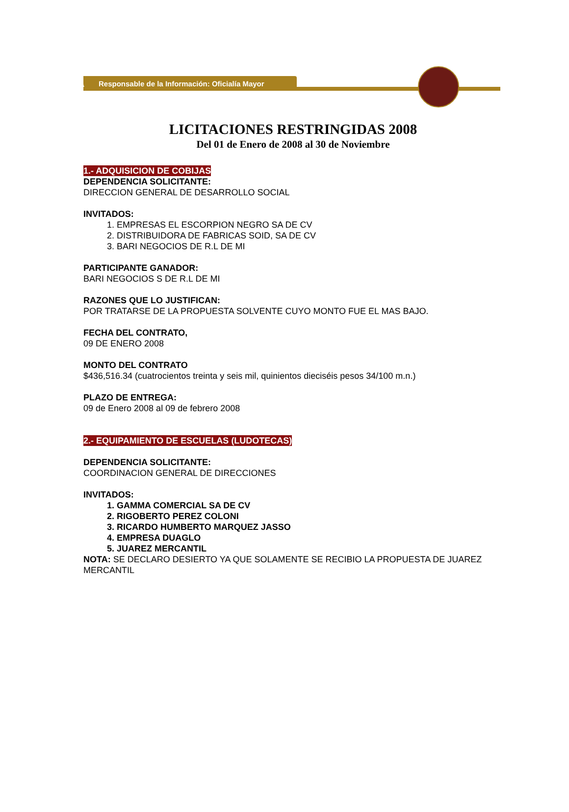Responsable de la Información: Oficialía Mayor
LICITACIONES RESTRINGIDAS 2008
Del 01 de Enero de 2008 al 30 de Noviembre
1.- ADQUISICION DE COBIJAS
DEPENDENCIA SOLICITANTE:
DIRECCION GENERAL DE DESARROLLO SOCIAL
INVITADOS:
1. EMPRESAS EL ESCORPION NEGRO SA DE CV
2. DISTRIBUIDORA DE FABRICAS SOID, SA DE CV
3. BARI NEGOCIOS DE R.L DE MI
PARTICIPANTE GANADOR:
BARI NEGOCIOS S DE R.L DE MI
RAZONES QUE LO JUSTIFICAN:
POR TRATARSE DE LA PROPUESTA SOLVENTE CUYO MONTO FUE EL MAS BAJO.
FECHA DEL CONTRATO,
09 DE ENERO 2008
MONTO DEL CONTRATO
$436,516.34 (cuatrocientos treinta y seis mil, quinientos dieciséis pesos 34/100 m.n.)
PLAZO DE ENTREGA:
09 de Enero 2008 al 09 de febrero 2008
2.- EQUIPAMIENTO DE ESCUELAS (LUDOTECAS)
DEPENDENCIA SOLICITANTE:
COORDINACION GENERAL DE DIRECCIONES
INVITADOS:
1. GAMMA COMERCIAL SA DE CV
2. RIGOBERTO PEREZ COLONI
3. RICARDO HUMBERTO MARQUEZ JASSO
4. EMPRESA DUAGLO
5. JUAREZ MERCANTIL
NOTA: SE DECLARO DESIERTO YA QUE SOLAMENTE SE RECIBIO LA PROPUESTA DE JUAREZ MERCANTIL